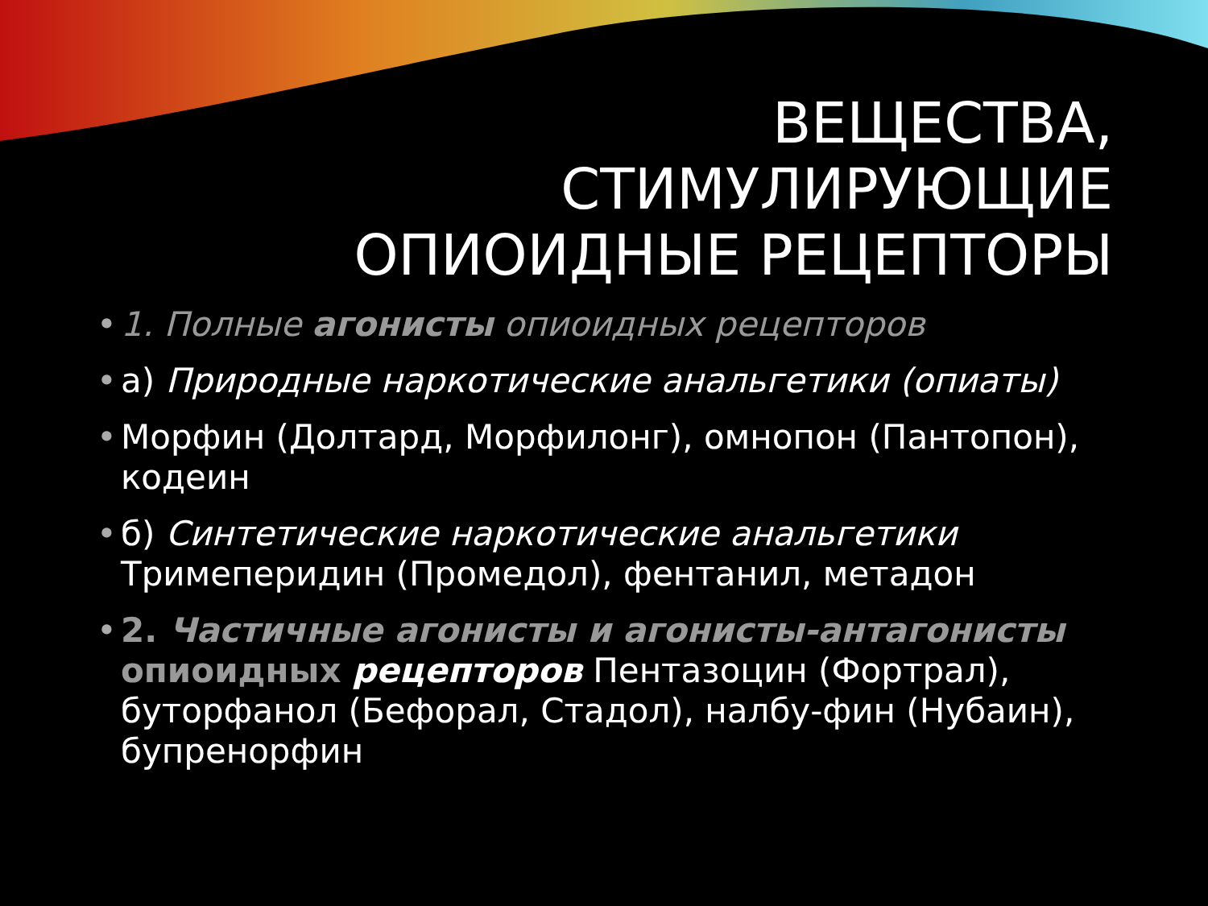ВЕЩЕСТВА,
СТИМУЛИРУЮЩИЕ
ОПИОИДНЫЕ РЕЦЕПТОРЫ
• 1. Полные агонисты опиоидных рецепторов
• а) Природные наркотические анальгетики (опиаты)
• Морфин (Долтард, Морфилонг), омнопон (Пантопон), кодеин
• б) Синтетические наркотические анальгетики Тримеперидин (Промедол), фентанил, метадон
• 2. Частичные агонисты и агонисты-антагонисты опиоидных рецепторов Пентазоцин (Фортрал), буторфанол (Бефорал, Стадол), налбу-фин (Нубаин), бупренорфин